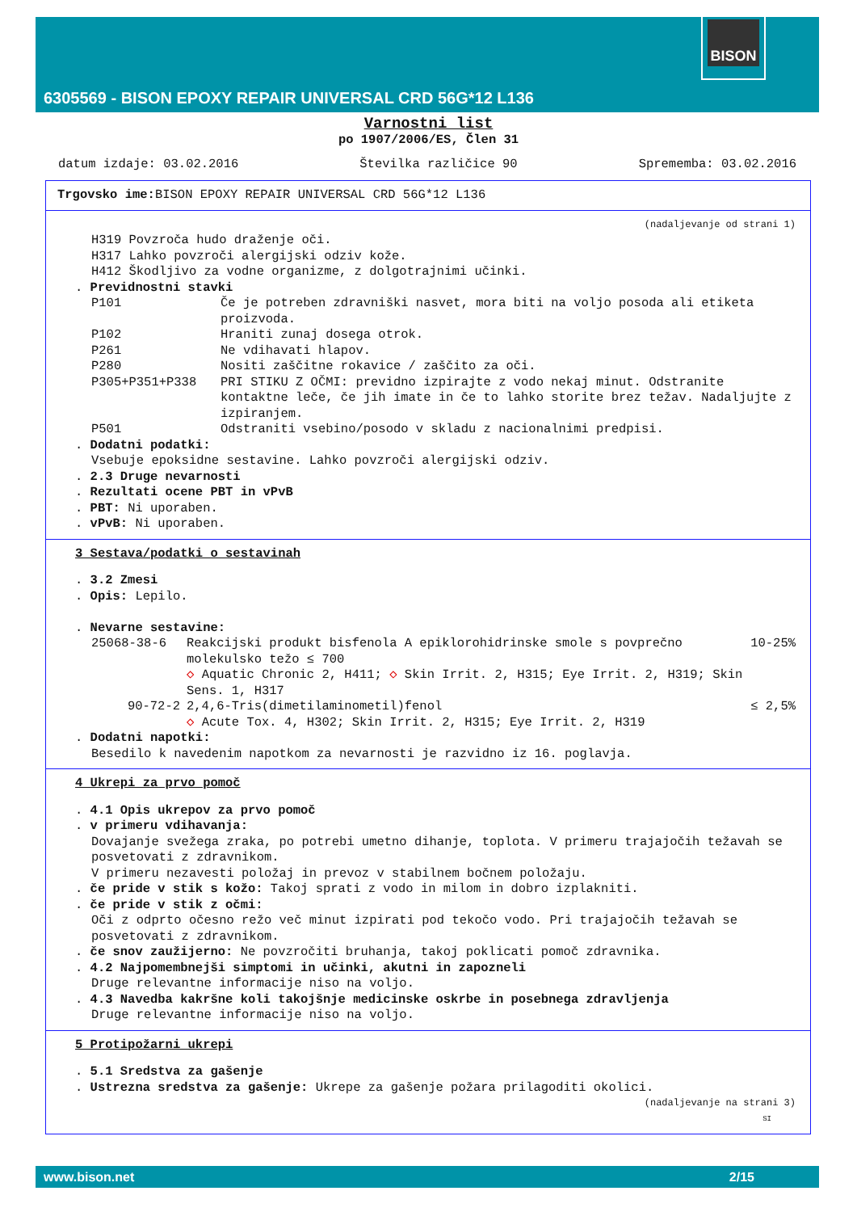BISON
6305569 - BISON EPOXY REPAIR UNIVERSAL CRD 56G*12 L136
Varnostni list
po 1907/2006/ES, Člen 31
datum izdaje: 03.02.2016 Številka različice 90 Sprememba: 03.02.2016
Trgovsko ime: BISON EPOXY REPAIR UNIVERSAL CRD 56G*12 L136
(nadaljevanje od strani 1)
H319 Povzroča hudo draženje oči.
H317 Lahko povzroči alergijski odziv kože.
H412 Škodljivo za vodne organizme, z dolgotrajnimi učinki.
. Previdnostni stavki
P101 Če je potreben zdravniški nasvet, mora biti na voljo posoda ali etiketa proizvoda.
P102 Hraniti zunaj dosega otrok.
P261 Ne vdihavati hlapov.
P280 Nositi zaščitne rokavice / zaščito za oči.
P305+P351+P338 PRI STIKU Z OČMI: previdno izpirajte z vodo nekaj minut. Odstranite kontaktne leče, če jih imate in če to lahko storite brez težav. Nadaljujte z izpiranjem.
P501 Odstraniti vsebino/posodo v skladu z nacionalnimi predpisi.
. Dodatni podatki:
Vsebuje epoksidne sestavine. Lahko povzroči alergijski odziv.
. 2.3 Druge nevarnosti
. Rezultati ocene PBT in vPvB
. PBT: Ni uporaben.
. vPvB: Ni uporaben.
3 Sestava/podatki o sestavinah
. 3.2 Zmesi
. Opis: Lepilo.
. Nevarne sestavine:
25068-38-6 Reakcijski produkt bisfenola A epiklorohidrinske smole s povprečno molekulsko težo ≤ 700
◇ Aquatic Chronic 2, H411; ◇ Skin Irrit. 2, H315; Eye Irrit. 2, H319; Skin Sens. 1, H317 10-25%
90-72-2 2,4,6-Tris(dimetilaminometil)fenol
◇ Acute Tox. 4, H302; Skin Irrit. 2, H315; Eye Irrit. 2, H319 ≤ 2,5%
. Dodatni napotki:
Besedilo k navedenim napotkom za nevarnosti je razvidno iz 16. poglavja.
4 Ukrepi za prvo pomoč
. 4.1 Opis ukrepov za prvo pomoč
. v primeru vdihavanja:
Dovajanje svežega zraka, po potrebi umetno dihanje, toplota. V primeru trajajočih težavah se posvetovati z zdravnikom.
V primeru nezavesti položaj in prevoz v stabilnem bočnem položaju.
. če pride v stik s kožo: Takoj sprati z vodo in milom in dobro izplakniti.
. če pride v stik z očmi:
Oči z odprto očesno režo več minut izpirati pod tekočo vodo. Pri trajajočih težavah se posvetovati z zdravnikom.
. če snov zaužijerno: Ne povzročiti bruhanja, takoj poklicati pomoč zdravnika.
. 4.2 Najpomembnejši simptomi in učinki, akutni in zapozneli
Druge relevantne informacije niso na voljo.
. 4.3 Navedba kakršne koli takojšnje medicinske oskrbe in posebnega zdravljenja
Druge relevantne informacije niso na voljo.
5 Protipožarni ukrepi
. 5.1 Sredstva za gašenje
. Ustrezna sredstva za gašenje: Ukrepe za gašenje požara prilagoditi okolici.
(nadaljevanje na strani 3)
SI
www.bison.net 2/15